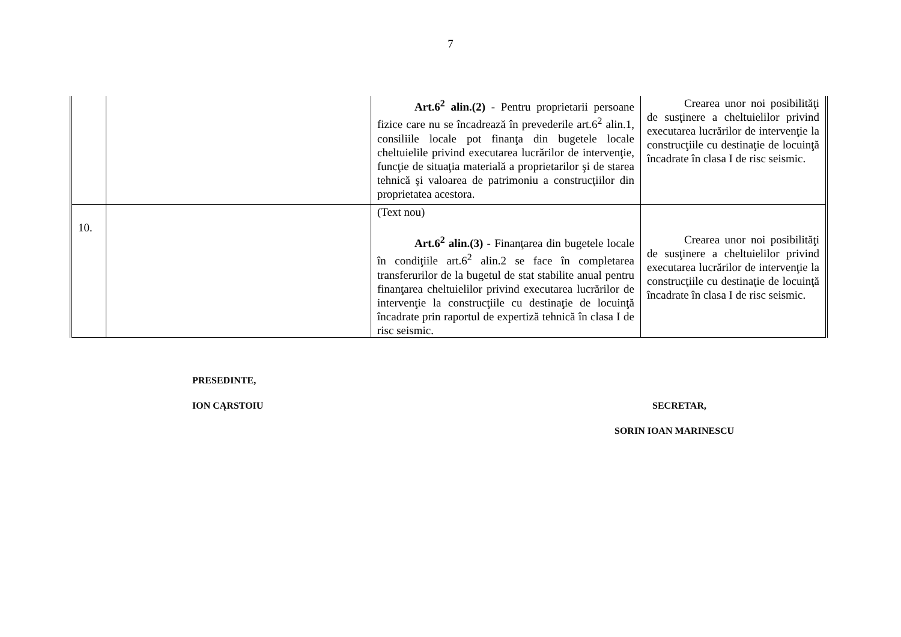7
| | | Art.6<sup>2</sup> alin.(2) - Pentru proprietarii persoane fizice care nu se încadrează în prevederile art.6<sup>2</sup> alin.1, consiliile locale pot finanţa din bugetele locale cheltuielile privind executarea lucrărilor de intervenţie, funcţie de situaţia materială a proprietarilor şi de starea tehnică şi valoarea de patrimoniu a construcţiilor din proprietatea acestora. | Crearea unor noi posibilităţi de susţinere a cheltuielilor privind executarea lucrărilor de intervenţie la construcţiile cu destinaţie de locuinţă încadrate în clasa I de risc seismic. |
| 10. | | (Text nou) Art.6<sup>2</sup> alin.(3) - Finanţarea din bugetele locale în condiţiile art.6<sup>2</sup> alin.2 se face în completarea transferurilor de la bugetul de stat stabilite anual pentru finanţarea cheltuielilor privind executarea lucrărilor de intervenţie la construcţiile cu destinaţie de locuinţă încadrate prin raportul de expertiză tehnică în clasa I de risc seismic. | Crearea unor noi posibilităţi de susţinere a cheltuielilor privind executarea lucrărilor de intervenţie la construcţiile cu destinaţie de locuinţă încadrate în clasa I de risc seismic. |
PRESEDINTE,
ION CĄRSTOIU SECRETAR,
SORIN IOAN MARINESCU